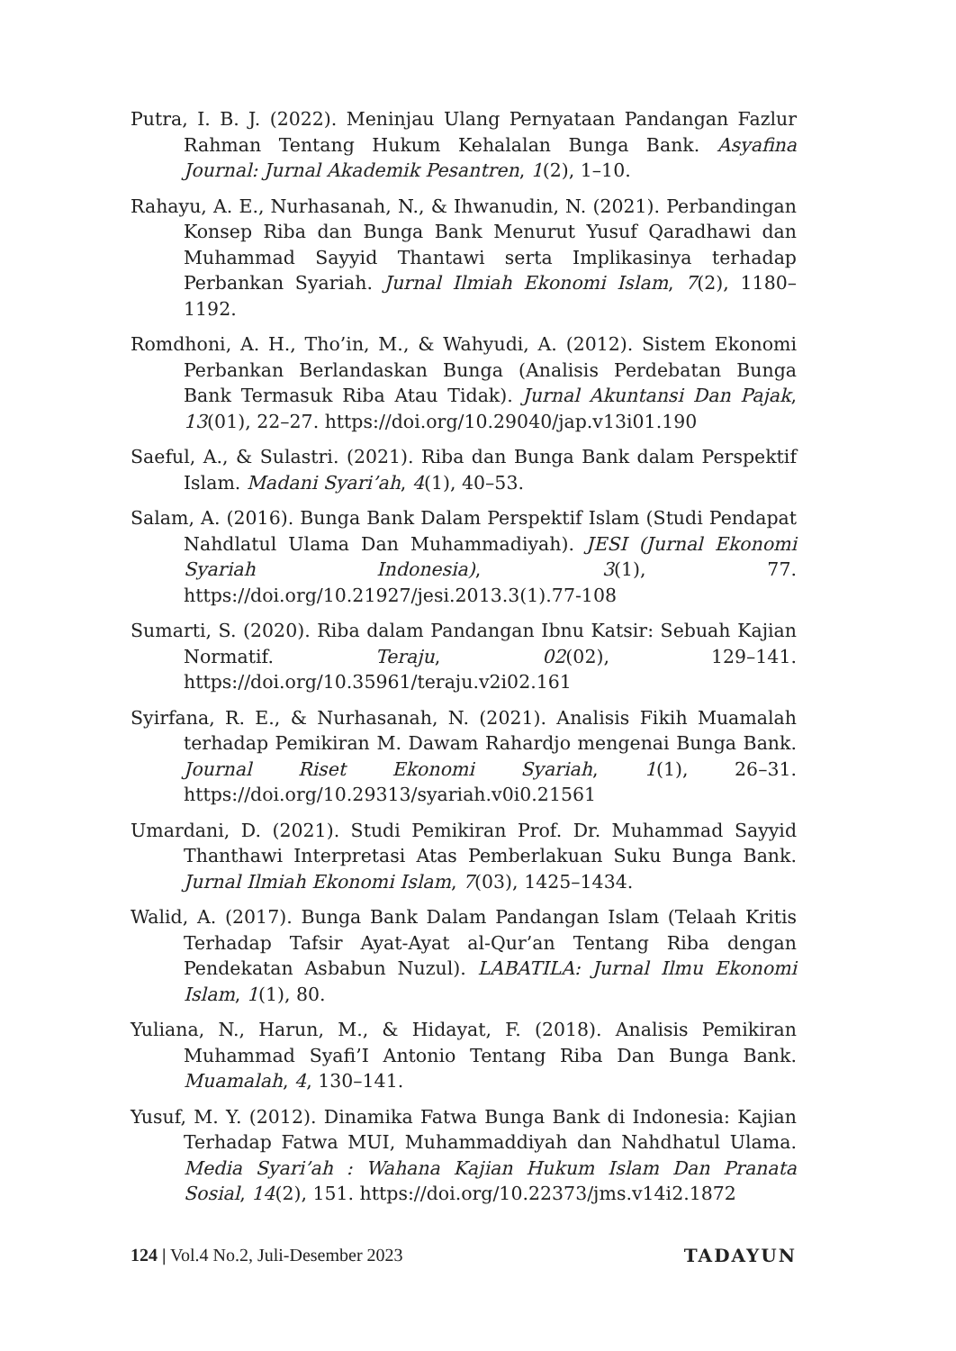Putra, I. B. J. (2022). Meninjau Ulang Pernyataan Pandangan Fazlur Rahman Tentang Hukum Kehalalan Bunga Bank. Asyafina Journal: Jurnal Akademik Pesantren, 1(2), 1–10.
Rahayu, A. E., Nurhasanah, N., & Ihwanudin, N. (2021). Perbandingan Konsep Riba dan Bunga Bank Menurut Yusuf Qaradhawi dan Muhammad Sayyid Thantawi serta Implikasinya terhadap Perbankan Syariah. Jurnal Ilmiah Ekonomi Islam, 7(2), 1180–1192.
Romdhoni, A. H., Tho’in, M., & Wahyudi, A. (2012). Sistem Ekonomi Perbankan Berlandaskan Bunga (Analisis Perdebatan Bunga Bank Termasuk Riba Atau Tidak). Jurnal Akuntansi Dan Pajak, 13(01), 22–27. https://doi.org/10.29040/jap.v13i01.190
Saeful, A., & Sulastri. (2021). Riba dan Bunga Bank dalam Perspektif Islam. Madani Syari’ah, 4(1), 40–53.
Salam, A. (2016). Bunga Bank Dalam Perspektif Islam (Studi Pendapat Nahdlatul Ulama Dan Muhammadiyah). JESI (Jurnal Ekonomi Syariah Indonesia), 3(1), 77. https://doi.org/10.21927/jesi.2013.3(1).77-108
Sumarti, S. (2020). Riba dalam Pandangan Ibnu Katsir: Sebuah Kajian Normatif. Teraju, 02(02), 129–141. https://doi.org/10.35961/teraju.v2i02.161
Syirfana, R. E., & Nurhasanah, N. (2021). Analisis Fikih Muamalah terhadap Pemikiran M. Dawam Rahardjo mengenai Bunga Bank. Journal Riset Ekonomi Syariah, 1(1), 26–31. https://doi.org/10.29313/syariah.v0i0.21561
Umardani, D. (2021). Studi Pemikiran Prof. Dr. Muhammad Sayyid Thanthawi Interpretasi Atas Pemberlakuan Suku Bunga Bank. Jurnal Ilmiah Ekonomi Islam, 7(03), 1425–1434.
Walid, A. (2017). Bunga Bank Dalam Pandangan Islam (Telaah Kritis Terhadap Tafsir Ayat-Ayat al-Qur’an Tentang Riba dengan Pendekatan Asbabun Nuzul). LABATILA: Jurnal Ilmu Ekonomi Islam, 1(1), 80.
Yuliana, N., Harun, M., & Hidayat, F. (2018). Analisis Pemikiran Muhammad Syafi’I Antonio Tentang Riba Dan Bunga Bank. Muamalah, 4, 130–141.
Yusuf, M. Y. (2012). Dinamika Fatwa Bunga Bank di Indonesia: Kajian Terhadap Fatwa MUI, Muhammaddiyah dan Nahdhatul Ulama. Media Syari’ah : Wahana Kajian Hukum Islam Dan Pranata Sosial, 14(2), 151. https://doi.org/10.22373/jms.v14i2.1872
124 | Vol.4 No.2, Juli-Desember 2023 TADAYUN